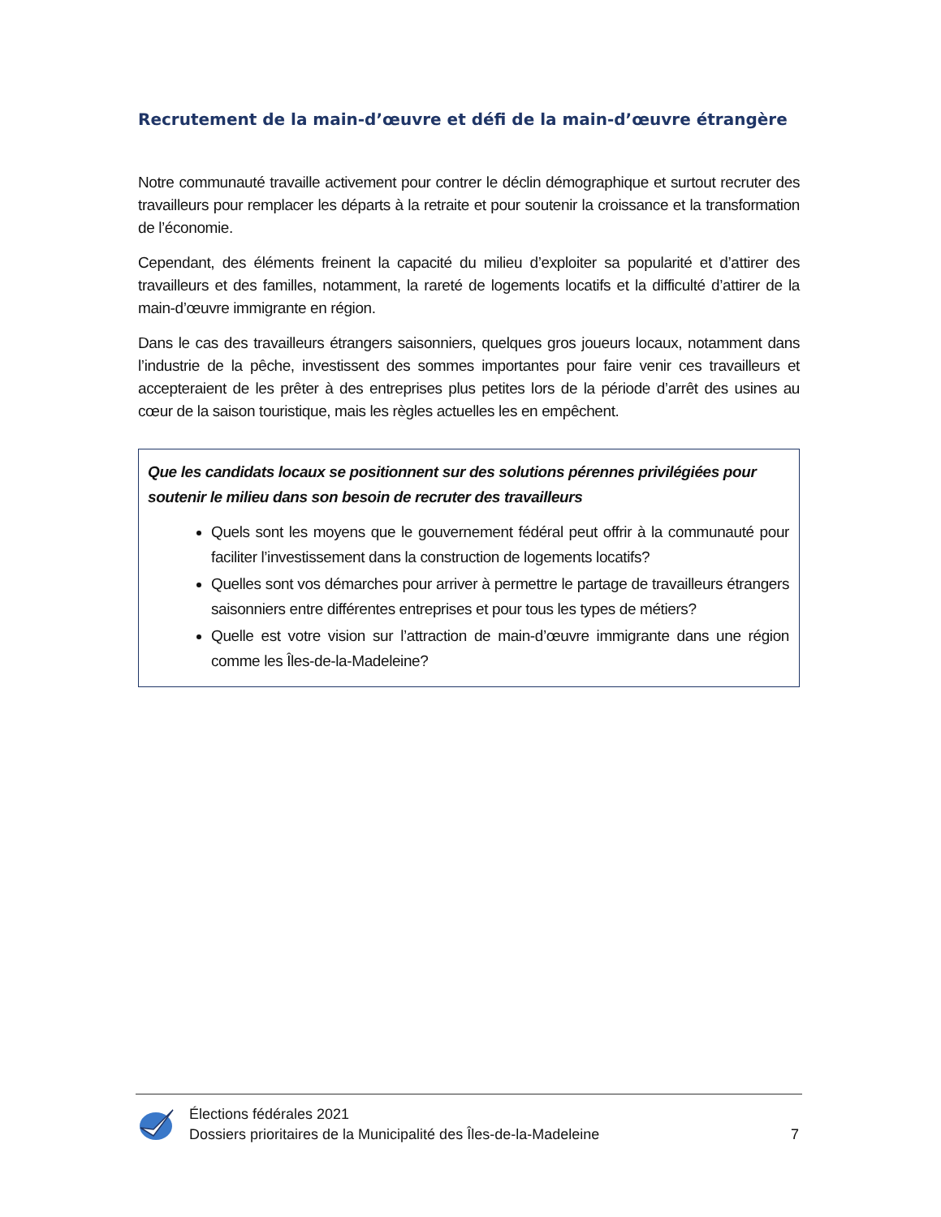Recrutement de la main-d’œuvre et défi de la main-d’œuvre étrangère
Notre communauté travaille activement pour contrer le déclin démographique et surtout recruter des travailleurs pour remplacer les départs à la retraite et pour soutenir la croissance et la transformation de l’économie.
Cependant, des éléments freinent la capacité du milieu d’exploiter sa popularité et d’attirer des travailleurs et des familles, notamment, la rareté de logements locatifs et la difficulté d’attirer de la main-d’œuvre immigrante en région.
Dans le cas des travailleurs étrangers saisonniers, quelques gros joueurs locaux, notamment dans l’industrie de la pêche, investissent des sommes importantes pour faire venir ces travailleurs et accepteraient de les prêter à des entreprises plus petites lors de la période d’arrêt des usines au cœur de la saison touristique, mais les règles actuelles les en empêchent.
Que les candidats locaux se positionnent sur des solutions pérennes privilégiées pour soutenir le milieu dans son besoin de recruter des travailleurs
Quels sont les moyens que le gouvernement fédéral peut offrir à la communauté pour faciliter l’investissement dans la construction de logements locatifs?
Quelles sont vos démarches pour arriver à permettre le partage de travailleurs étrangers saisonniers entre différentes entreprises et pour tous les types de métiers?
Quelle est votre vision sur l’attraction de main-d’œuvre immigrante dans une région comme les Îles-de-la-Madeleine?
Élections fédérales 2021
Dossiers prioritaires de la Municipalité des Îles-de-la-Madeleine
7